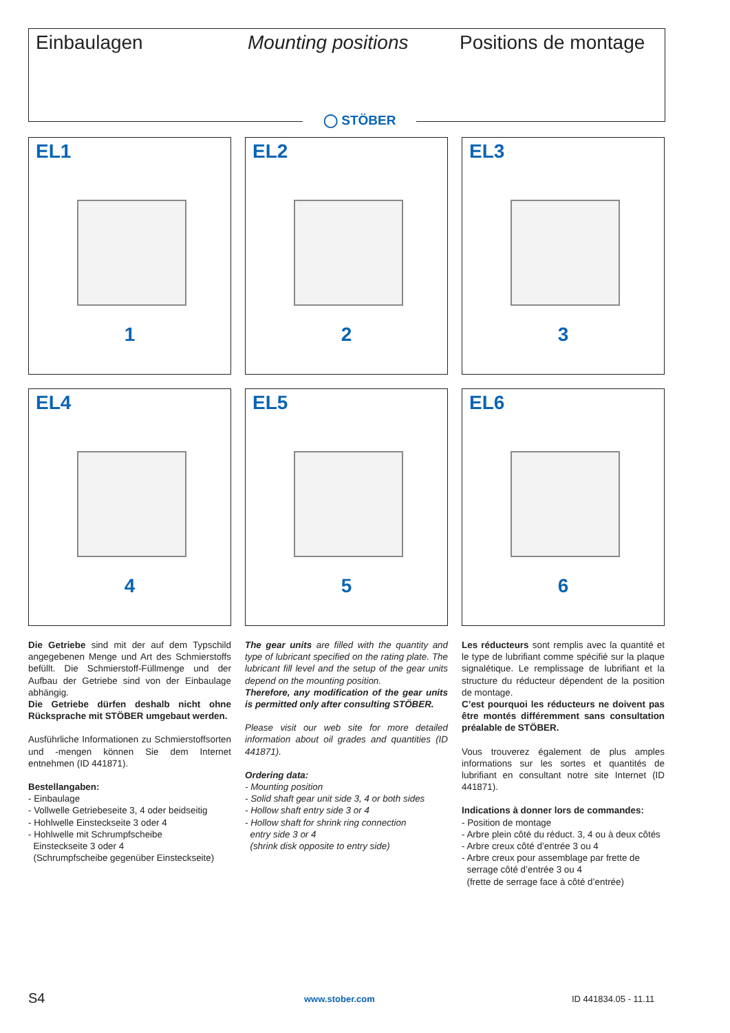Einbaulagen Mounting positions Positions de montage
◯ STÖBER
EL1
1
EL2
2
EL3
3
EL4
4
EL5
5
EL6
6
Die Getriebe sind mit der auf dem Typschild angegebenen Menge und Art des Schmierstoffs befüllt. Die Schmierstoff-Füllmenge und der Aufbau der Getriebe sind von der Einbaulage abhängig.
Die Getriebe dürfen deshalb nicht ohne Rücksprache mit STÖBER umgebaut werden.
Ausführliche Informationen zu Schmierstoffsorten und -mengen können Sie dem Internet entnehmen (ID 441871).
Bestellangaben:
- Einbaulage
- Vollwelle Getriebeseite 3, 4 oder beidseitig
- Hohlwelle Einsteckseite 3 oder 4
- Hohlwelle mit Schrumpfscheibe
Einsteckseite 3 oder 4
(Schrumpfscheibe gegenüber Einsteckseite)
The gear units are filled with the quantity and type of lubricant specified on the rating plate. The lubricant fill level and the setup of the gear units depend on the mounting position.
Therefore, any modification of the gear units is permitted only after consulting STÖBER.
Please visit our web site for more detailed information about oil grades and quantities (ID 441871).
Ordering data:
- Mounting position
- Solid shaft gear unit side 3, 4 or both sides
- Hollow shaft entry side 3 or 4
- Hollow shaft for shrink ring connection
entry side 3 or 4
(shrink disk opposite to entry side)
Les réducteurs sont remplis avec la quantité et le type de lubrifiant comme spécifié sur la plaque signalétique. Le remplissage de lubrifiant et la structure du réducteur dépendent de la position de montage.
C’est pourquoi les réducteurs ne doivent pas être montés différemment sans consultation préalable de STÖBER.
Vous trouverez également de plus amples informations sur les sortes et quantités de lubrifiant en consultant notre site Internet (ID 441871).
Indications à donner lors de commandes:
- Position de montage
- Arbre plein côté du réduct. 3, 4 ou à deux côtés
- Arbre creux côté d’entrée 3 ou 4
- Arbre creux pour assemblage par frette de
serrage côté d’entrée 3 ou 4
(frette de serrage face à côté d’entrée)
S4 www.stober.com ID 441834.05 - 11.11